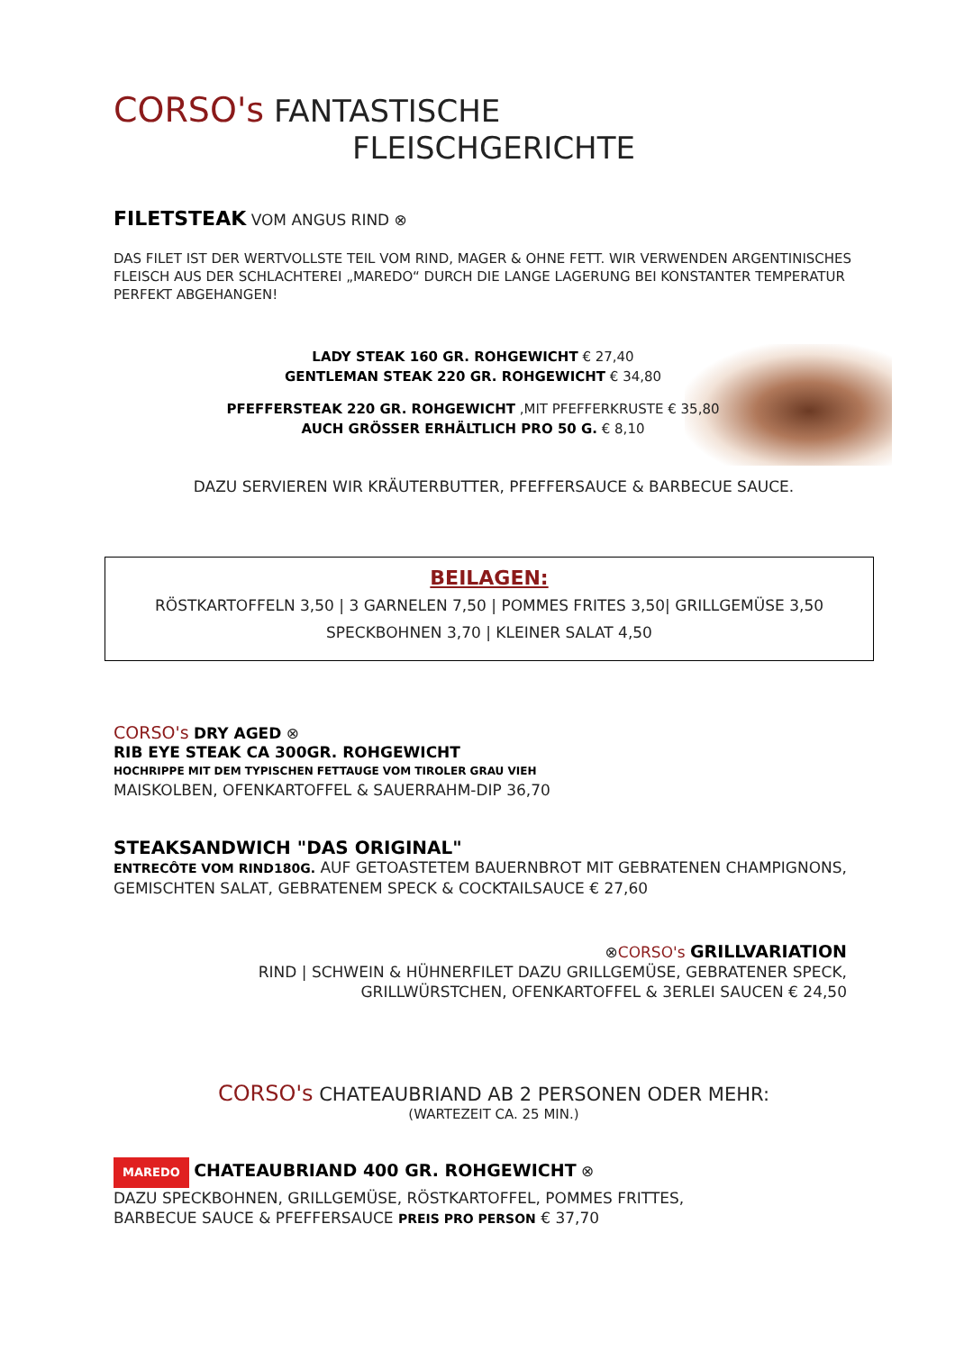CORSO's FANTASTISCHE
FLEISCHGERICHTE
FILETSTEAK VOM ANGUS RIND ⊗
DAS FILET IST DER WERTVOLLSTE TEIL VOM RIND, MAGER & OHNE FETT. WIR VERWENDEN ARGENTINISCHES FLEISCH AUS DER SCHLACHTEREI „MAREDO“ DURCH DIE LANGE LAGERUNG BEI KONSTANTER TEMPERATUR PERFEKT ABGEHANGEN!
LADY STEAK 160 GR. ROHGEWICHT € 27,40
GENTLEMAN STEAK 220 GR. ROHGEWICHT € 34,80
PFEFFERSTEAK 220 GR. ROHGEWICHT ,MIT PFEFFERKRUSTE € 35,80
AUCH GRÖSSER ERHÄLTLICH PRO 50 G. € 8,10
DAZU SERVIEREN WIR KRÄUTERBUTTER, PFEFFERSAUCE & BARBECUE SAUCE.
BEILAGEN:
RÖSTKARTOFFELN 3,50 | 3 GARNELEN 7,50 | POMMES FRITES 3,50| GRILLGEMÜSE 3,50
SPECKBOHNEN 3,70 | KLEINER SALAT 4,50
CORSO's DRY AGED ⊗
RIB EYE STEAK CA 300GR. ROHGEWICHT
HOCHRIPPE MIT DEM TYPISCHEN FETTAUGE VOM TIROLER GRAU VIEH
MAISKOLBEN, OFENKARTOFFEL & SAUERRAHM-DIP 36,70
STEAKSANDWICH "DAS ORIGINAL"
ENTRECÔTE VOM RIND180G. AUF GETOASTETEM BAUERNBROT MIT GEBRATENEN CHAMPIGNONS, GEMISCHTEN SALAT, GEBRATENEM SPECK & COCKTAILSAUCE € 27,60
⊗CORSO's GRILLVARIATION
RIND | SCHWEIN & HÜHNERFILET DAZU GRILLGEMÜSE, GEBRATENER SPECK,
GRILLWÜRSTCHEN, OFENKARTOFFEL & 3ERLEI SAUCEN € 24,50
CORSO's CHATEAUBRIAND AB 2 PERSONEN ODER MEHR:
(WARTEZEIT CA. 25 MIN.)
MAREDO CHATEAUBRIAND 400 GR. ROHGEWICHT ⊗
DAZU SPECKBOHNEN, GRILLGEMÜSE, RÖSTKARTOFFEL, POMMES FRITTES,
BARBECUE SAUCE & PFEFFERSAUCE PREIS PRO PERSON € 37,70